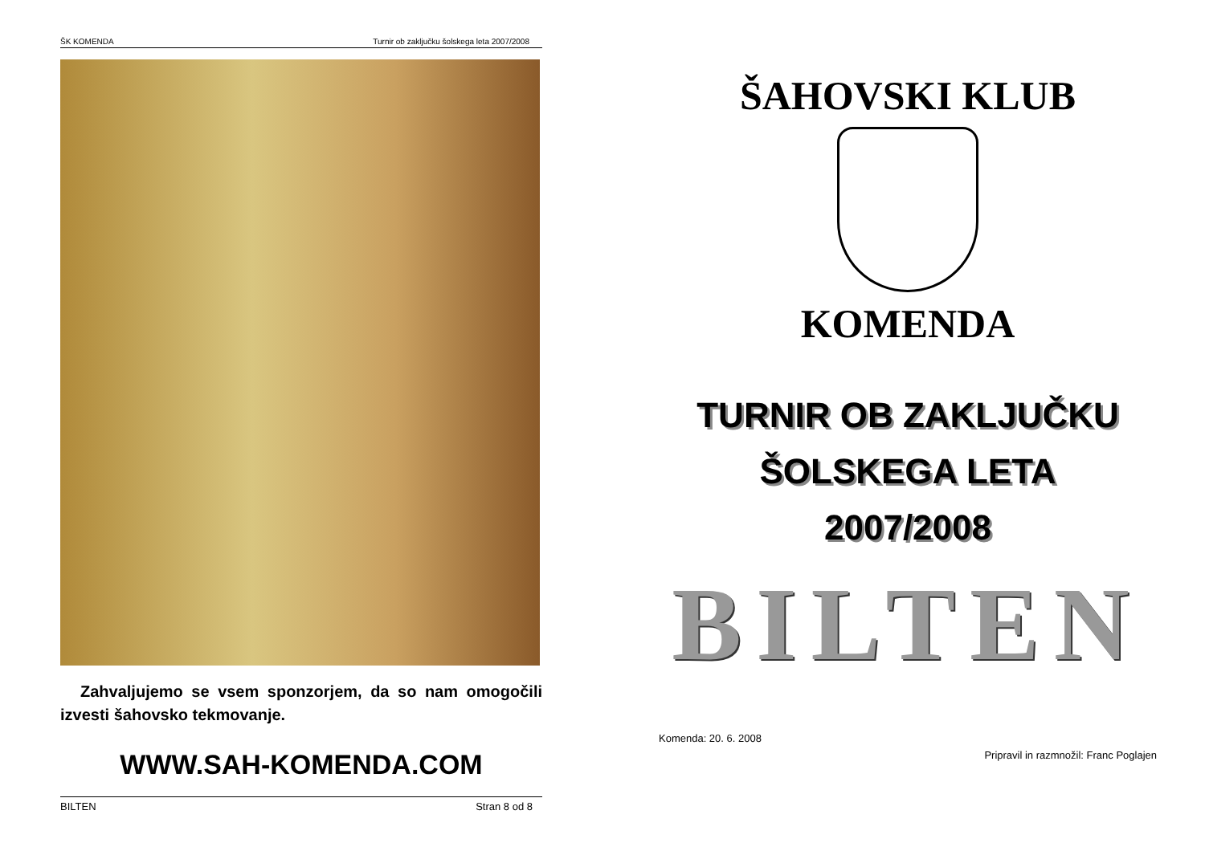ŠK KOMENDA Turnir ob zaključku šolskega leta 2007/2008
Zahvaljujemo se vsem sponzorjem, da so nam omogočili izvesti šahovsko tekmovanje.
WWW.SAH-KOMENDA.COM
BILTEN Stran 8 od 8
ŠAHOVSKI KLUB
KOMENDA
TURNIR OB ZAKLJUČKU
ŠOLSKEGA LETA
2007/2008
BILTEN
Komenda: 20. 6. 2008
Pripravil in razmnožil: Franc Poglajen